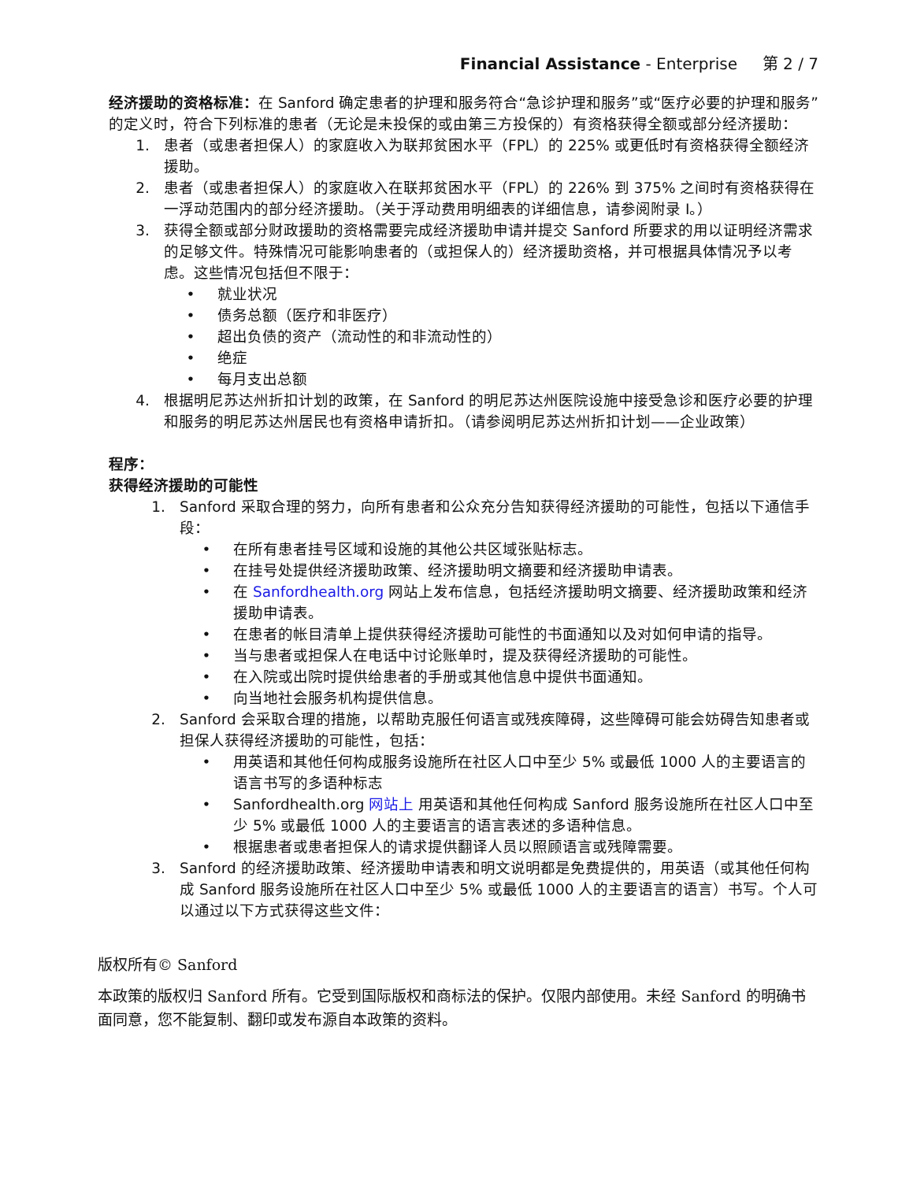Financial Assistance - Enterprise 第 2 / 7
经济援助的资格标准：在 Sanford 确定患者的护理和服务符合“急诊护理和服务”或“医疗必要的护理和服务”的定义时，符合下列标准的患者（无论是未投保的或由第三方投保的）有资格获得全额或部分经济援助：
1. 患者（或患者担保人）的家庭收入为联邦贫困水平（FPL）的 225% 或更低时有资格获得全额经济援助。
2. 患者（或患者担保人）的家庭收入在联邦贫困水平（FPL）的 226% 到 375% 之间时有资格获得在一浮动范围内的部分经济援助。（关于浮动费用明细表的详细信息，请参阅附录 I。）
3. 获得全额或部分财政援助的资格需要完成经济援助申请并提交 Sanford 所要求的用以证明经济需求的足够文件。特殊情况可能影响患者的（或担保人的）经济援助资格，并可根据具体情况予以考虑。这些情况包括但不限于：
• 就业状况
• 债务总额（医疗和非医疗）
• 超出负债的资产（流动性的和非流动性的）
• 绝症
• 每月支出总额
4. 根据明尼苏达州折扣计划的政策，在 Sanford 的明尼苏达州医院设施中接受急诊和医疗必要的护理和服务的明尼苏达州居民也有资格申请折扣。（请参阅明尼苏达州折扣计划——企业政策）
程序：
获得经济援助的可能性
1. Sanford 采取合理的努力，向所有患者和公众充分告知获得经济援助的可能性，包括以下通信手段：
• 在所有患者挂号区域和设施的其他公共区域张贴标志。
• 在挂号处提供经济援助政策、经济援助明文摘要和经济援助申请表。
• 在 Sanfordhealth.org 网站上发布信息，包括经济援助明文摘要、经济援助政策和经济援助申请表。
• 在患者的帐目清单上提供获得经济援助可能性的书面通知以及对如何申请的指导。
• 当与患者或担保人在电话中讨论账单时，提及获得经济援助的可能性。
• 在入院或出院时提供给患者的手册或其他信息中提供书面通知。
• 向当地社会服务机构提供信息。
2. Sanford 会采取合理的措施，以帮助克服任何语言或残疾障碍，这些障碍可能会妨碍告知患者或担保人获得经济援助的可能性，包括：
• 用英语和其他任何构成服务设施所在社区人口中至少 5% 或最低 1000 人的主要语言的语言书写的多语种标志
• Sanfordhealth.org 网站上 用英语和其他任何构成 Sanford 服务设施所在社区人口中至少 5% 或最低 1000 人的主要语言的语言表述的多语种信息。
• 根据患者或患者担保人的请求提供翻译人员以照顾语言或残障需要。
3. Sanford 的经济援助政策、经济援助申请表和明文说明都是免费提供的，用英语（或其他任何构成 Sanford 服务设施所在社区人口中至少 5% 或最低 1000 人的主要语言的语言）书写。个人可以通过以下方式获得这些文件：
版权所有© Sanford
本政策的版权归 Sanford 所有。它受到国际版权和商标法的保护。仅限内部使用。未经 Sanford 的明确书面同意，您不能复制、翻印或发布源自本政策的资料。